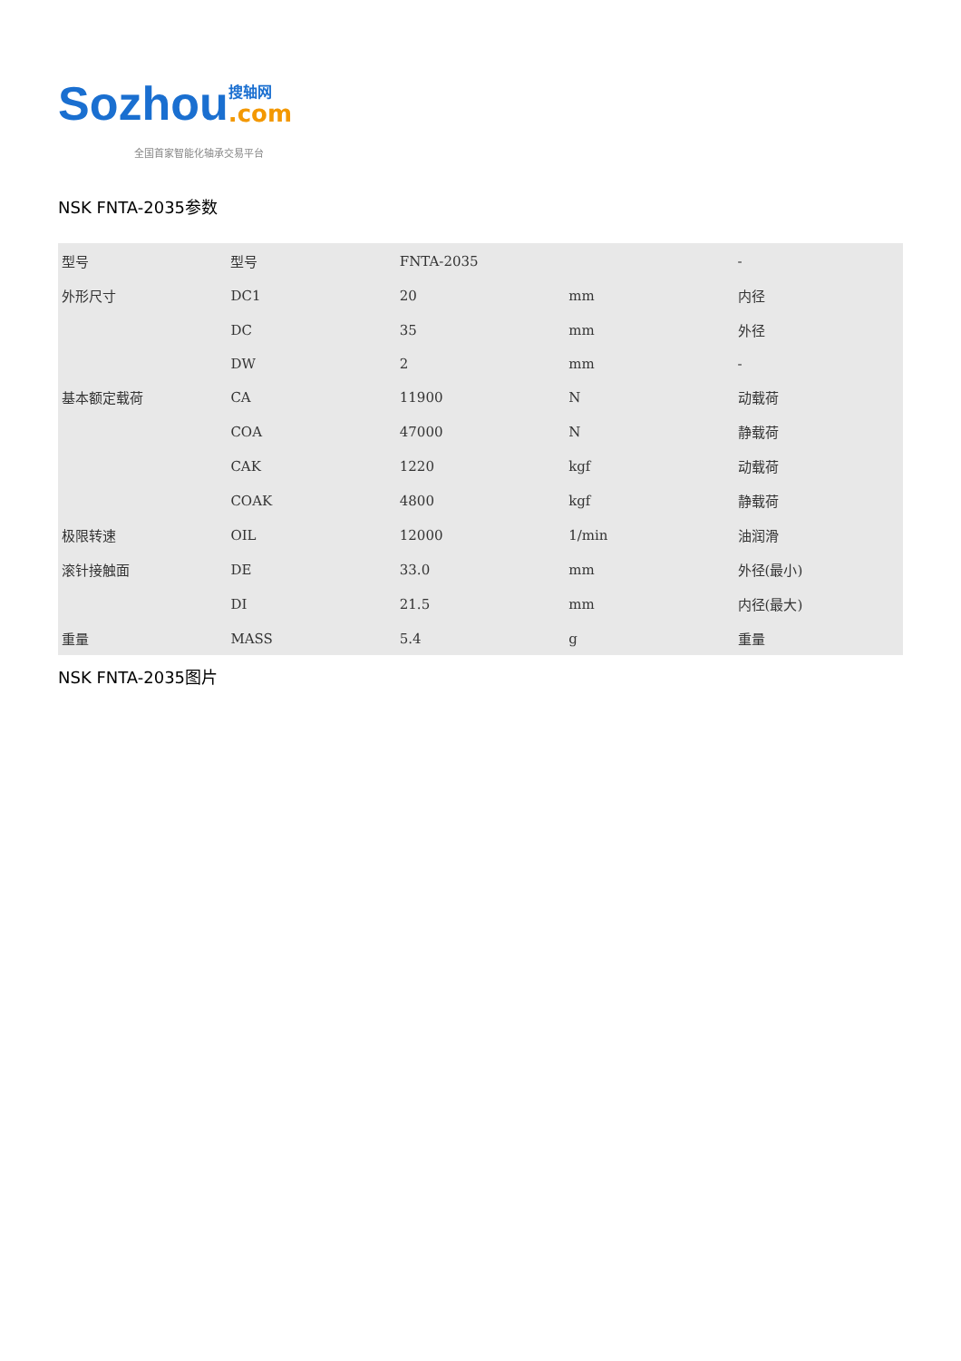Sozhou
搜轴网
.com
全国首家智能化轴承交易平台
NSK FNTA-2035参数
| 型号 | 型号 | FNTA-2035 | | - |
| 外形尺寸 | DC1 | 20 | mm | 内径 |
| | DC | 35 | mm | 外径 |
| | DW | 2 | mm | - |
| 基本额定载荷 | CA | 11900 | N | 动载荷 |
| | COA | 47000 | N | 静载荷 |
| | CAK | 1220 | kgf | 动载荷 |
| | COAK | 4800 | kgf | 静载荷 |
| 极限转速 | OIL | 12000 | 1/min | 油润滑 |
| 滚针接触面 | DE | 33.0 | mm | 外径(最小) |
| | DI | 21.5 | mm | 内径(最大) |
| 重量 | MASS | 5.4 | g | 重量 |
NSK FNTA-2035图片